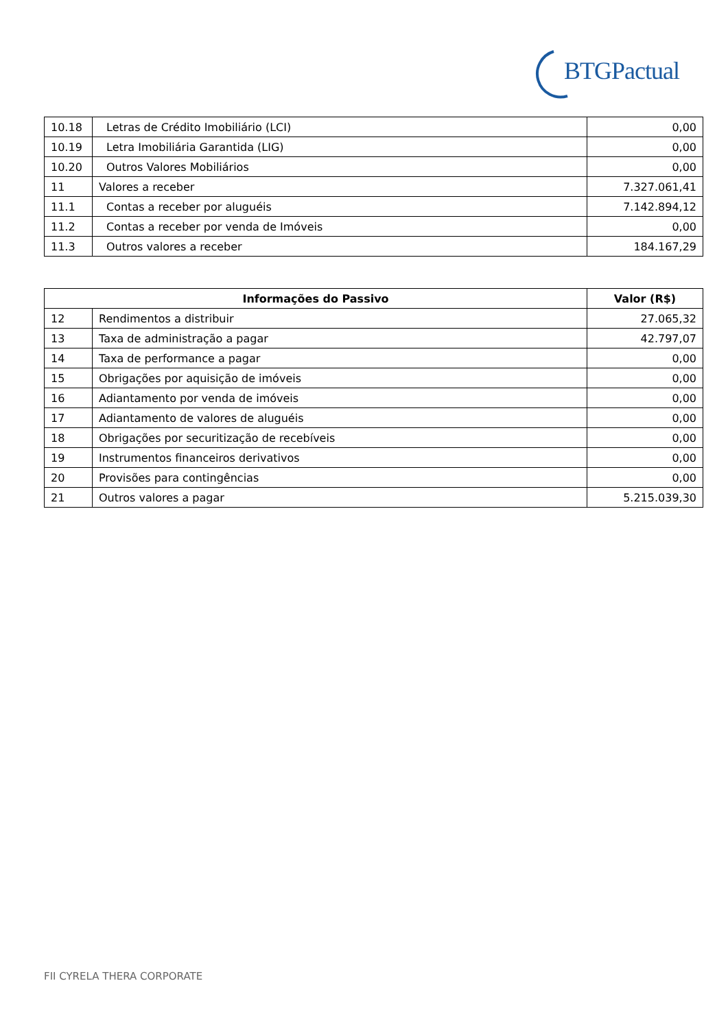BTGPactual
| 10.18 | Letras de Crédito Imobiliário (LCI) | 0,00 |
| 10.19 | Letra Imobiliária Garantida (LIG) | 0,00 |
| 10.20 | Outros Valores Mobiliários | 0,00 |
| 11 | Valores a receber | 7.327.061,41 |
| 11.1 | Contas a receber por aluguéis | 7.142.894,12 |
| 11.2 | Contas a receber por venda de Imóveis | 0,00 |
| 11.3 | Outros valores a receber | 184.167,29 |
| Informações do Passivo | | Valor (R$) |
| --- | --- | --- |
| 12 | Rendimentos a distribuir | 27.065,32 |
| 13 | Taxa de administração a pagar | 42.797,07 |
| 14 | Taxa de performance a pagar | 0,00 |
| 15 | Obrigações por aquisição de imóveis | 0,00 |
| 16 | Adiantamento por venda de imóveis | 0,00 |
| 17 | Adiantamento de valores de aluguéis | 0,00 |
| 18 | Obrigações por securitização de recebíveis | 0,00 |
| 19 | Instrumentos financeiros derivativos | 0,00 |
| 20 | Provisões para contingências | 0,00 |
| 21 | Outros valores a pagar | 5.215.039,30 |
FII CYRELA THERA CORPORATE